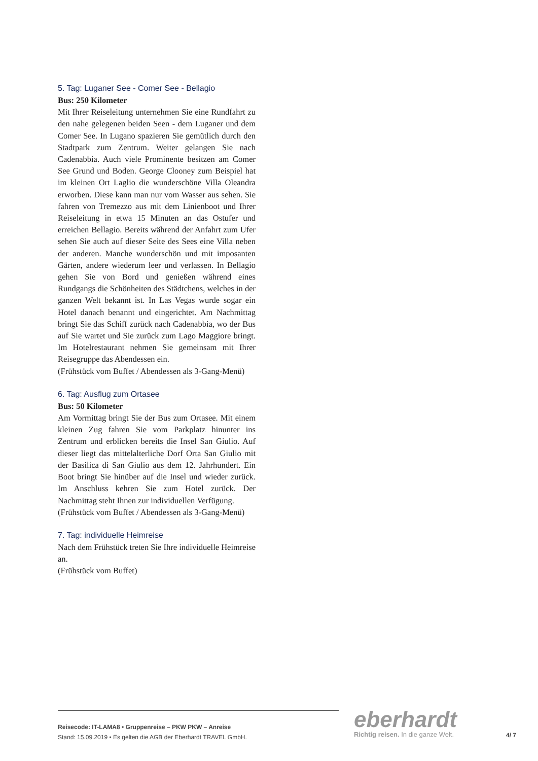5. Tag: Luganer See - Comer See - Bellagio
Bus: 250 Kilometer
Mit Ihrer Reiseleitung unternehmen Sie eine Rundfahrt zu den nahe gelegenen beiden Seen - dem Luganer und dem Comer See. In Lugano spazieren Sie gemütlich durch den Stadtpark zum Zentrum. Weiter gelangen Sie nach Cadenabbia. Auch viele Prominente besitzen am Comer See Grund und Boden. George Clooney zum Beispiel hat im kleinen Ort Laglio die wunderschöne Villa Oleandra erworben. Diese kann man nur vom Wasser aus sehen. Sie fahren von Tremezzo aus mit dem Linienboot und Ihrer Reiseleitung in etwa 15 Minuten an das Ostufer und erreichen Bellagio. Bereits während der Anfahrt zum Ufer sehen Sie auch auf dieser Seite des Sees eine Villa neben der anderen. Manche wunderschön und mit imposanten Gärten, andere wiederum leer und verlassen. In Bellagio gehen Sie von Bord und genießen während eines Rundgangs die Schönheiten des Städtchens, welches in der ganzen Welt bekannt ist. In Las Vegas wurde sogar ein Hotel danach benannt und eingerichtet. Am Nachmittag bringt Sie das Schiff zurück nach Cadenabbia, wo der Bus auf Sie wartet und Sie zurück zum Lago Maggiore bringt. Im Hotelrestaurant nehmen Sie gemeinsam mit Ihrer Reisegruppe das Abendessen ein.
(Frühstück vom Buffet / Abendessen als 3-Gang-Menü)
6. Tag: Ausflug zum Ortasee
Bus: 50 Kilometer
Am Vormittag bringt Sie der Bus zum Ortasee. Mit einem kleinen Zug fahren Sie vom Parkplatz hinunter ins Zentrum und erblicken bereits die Insel San Giulio. Auf dieser liegt das mittelalterliche Dorf Orta San Giulio mit der Basilica di San Giulio aus dem 12. Jahrhundert. Ein Boot bringt Sie hinüber auf die Insel und wieder zurück. Im Anschluss kehren Sie zum Hotel zurück. Der Nachmittag steht Ihnen zur individuellen Verfügung.
(Frühstück vom Buffet / Abendessen als 3-Gang-Menü)
7. Tag: individuelle Heimreise
Nach dem Frühstück treten Sie Ihre individuelle Heimreise an.
(Frühstück vom Buffet)
Reisecode: IT-LAMA8 • Gruppenreise – PKW PKW – Anreise
Stand: 15.09.2019 • Es gelten die AGB der Eberhardt TRAVEL GmbH.
eberhardt
Richtig reisen. In die ganze Welt.
4/ 7